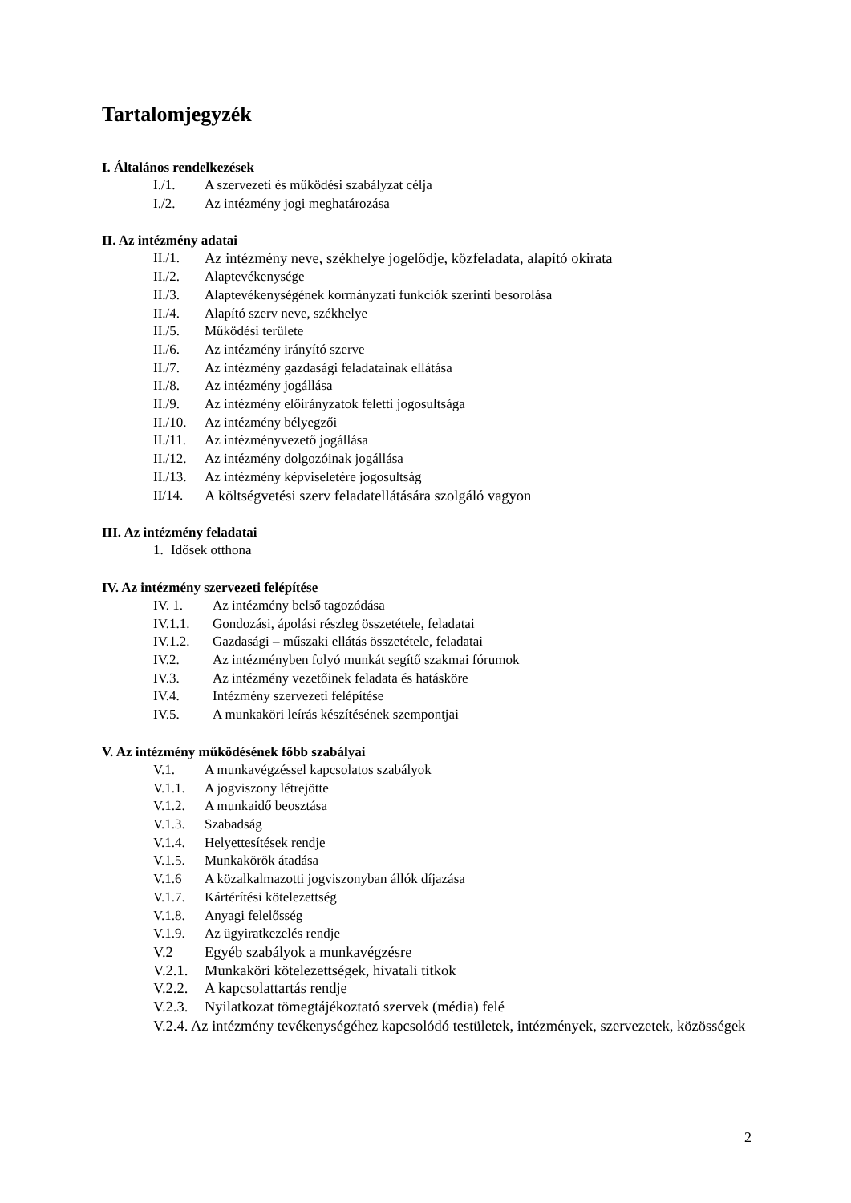Tartalomjegyzék
I. Általános rendelkezések
I./1. A szervezeti és működési szabályzat célja
I./2. Az intézmény jogi meghatározása
II. Az intézmény adatai
II./1. Az intézmény neve, székhelye jogelődje, közfeladata, alapító okirata
II./2. Alaptevékenysége
II./3. Alaptevékenységének kormányzati funkciók szerinti besorolása
II./4. Alapító szerv neve, székhelye
II./5. Működési területe
II./6. Az intézmény irányító szerve
II./7. Az intézmény gazdasági feladatainak ellátása
II./8. Az intézmény jogállása
II./9. Az intézmény előirányzatok feletti jogosultsága
II./10. Az intézmény bélyegzői
II./11. Az intézményvezető jogállása
II./12. Az intézmény dolgozóinak jogállása
II./13. Az intézmény képviseletére jogosultság
II/14. A költségvetési szerv feladatellátására szolgáló vagyon
III. Az intézmény feladatai
1. Idősek otthona
IV. Az intézmény szervezeti felépítése
IV. 1. Az intézmény belső tagozódása
IV.1.1. Gondozási, ápolási részleg összetétele, feladatai
IV.1.2. Gazdasági – műszaki ellátás összetétele, feladatai
IV.2. Az intézményben folyó munkát segítő szakmai fórumok
IV.3. Az intézmény vezetőinek feladata és hatásköre
IV.4. Intézmény szervezeti felépítése
IV.5. A munkaköri leírás készítésének szempontjai
V. Az intézmény működésének főbb szabályai
V.1. A munkavégzéssel kapcsolatos szabályok
V.1.1. A jogviszony létrejötte
V.1.2. A munkaidő beosztása
V.1.3. Szabadság
V.1.4. Helyettesítések rendje
V.1.5. Munkakörök átadása
V.1.6 A közalkalmazotti jogviszonyban állók díjazása
V.1.7. Kártérítési kötelezettség
V.1.8. Anyagi felelősség
V.1.9. Az ügyiratkezelés rendje
V.2 Egyéb szabályok a munkavégzésre
V.2.1. Munkaköri kötelezettségek, hivatali titkok
V.2.2. A kapcsolattartás rendje
V.2.3. Nyilatkozat tömegtájékoztató szervek (média) felé
V.2.4. Az intézmény tevékenységéhez kapcsolódó testületek, intézmények, szervezetek, közösségek
2